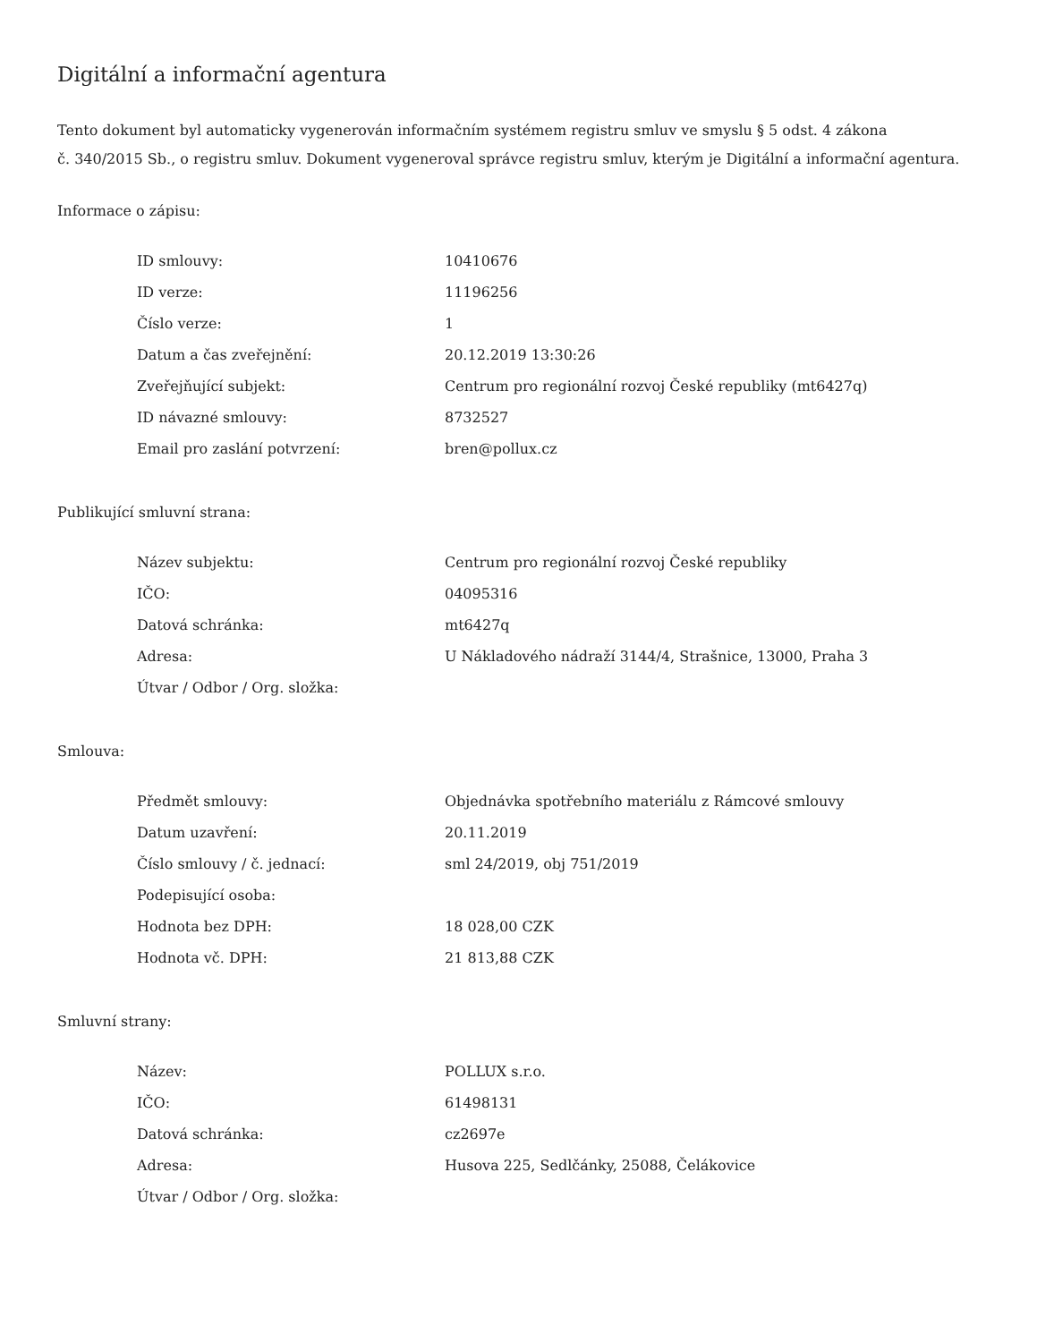Digitální a informační agentura
Tento dokument byl automaticky vygenerován informačním systémem registru smluv ve smyslu § 5 odst. 4 zákona
č. 340/2015 Sb., o registru smluv. Dokument vygeneroval správce registru smluv, kterým je Digitální a informační agentura.
Informace o zápisu:
| ID smlouvy: | 10410676 |
| ID verze: | 11196256 |
| Číslo verze: | 1 |
| Datum a čas zveřejnění: | 20.12.2019 13:30:26 |
| Zveřejňující subjekt: | Centrum pro regionální rozvoj České republiky (mt6427q) |
| ID návazné smlouvy: | 8732527 |
| Email pro zaslání potvrzení: | bren@pollux.cz |
Publikující smluvní strana:
| Název subjektu: | Centrum pro regionální rozvoj České republiky |
| IČO: | 04095316 |
| Datová schránka: | mt6427q |
| Adresa: | U Nákladového nádraží 3144/4, Strašnice, 13000, Praha 3 |
| Útvar / Odbor / Org. složka: | |
Smlouva:
| Předmět smlouvy: | Objednávka spotřebního materiálu z Rámcové smlouvy |
| Datum uzavření: | 20.11.2019 |
| Číslo smlouvy / č. jednací: | sml 24/2019, obj 751/2019 |
| Podepisující osoba: | |
| Hodnota bez DPH: | 18 028,00 CZK |
| Hodnota vč. DPH: | 21 813,88 CZK |
Smluvní strany:
| Název: | POLLUX s.r.o. |
| IČO: | 61498131 |
| Datová schránka: | cz2697e |
| Adresa: | Husova 225, Sedlčánky, 25088, Čelákovice |
| Útvar / Odbor / Org. složka: | |